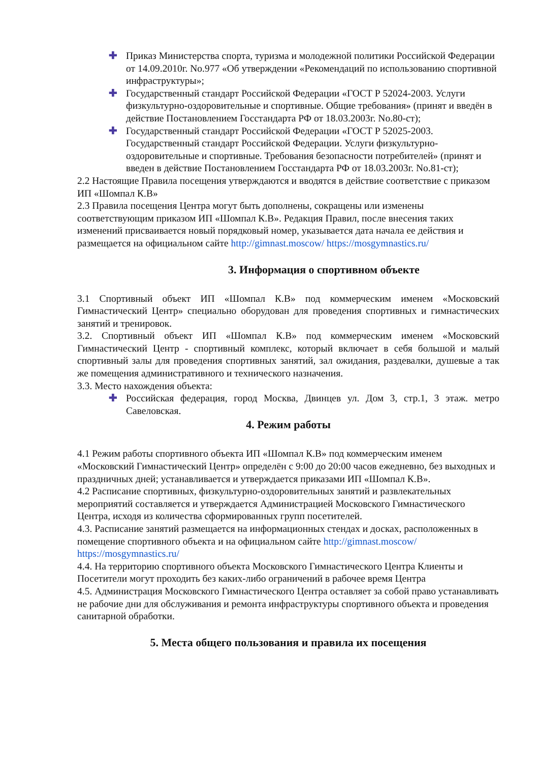✚ Приказ Министерства спорта, туризма и молодежной политики Российской Федерации от 14.09.2010г. No.977 «Об утверждении «Рекомендаций по использованию спортивной инфраструктуры»;
✚ Государственный стандарт Российской Федерации «ГОСТ Р 52024-2003. Услуги физкультурно-оздоровительные и спортивные. Общие требования» (принят и введён в действие Постановлением Госстандарта РФ от 18.03.2003г. No.80-ст);
✚ Государственный стандарт Российской Федерации «ГОСТ Р 52025-2003. Государственный стандарт Российской Федерации. Услуги физкультурно-оздоровительные и спортивные. Требования безопасности потребителей» (принят и введен в действие Постановлением Госстандарта РФ от 18.03.2003г. No.81-ст);
2.2 Настоящие Правила посещения утверждаются и вводятся в действие соответствие с приказом ИП «Шомпал К.В»
2.3 Правила посещения Центра могут быть дополнены, сокращены или изменены соответствующим приказом ИП «Шомпал К.В». Редакция Правил, после внесения таких изменений присваивается новый порядковый номер, указывается дата начала ее действия и размещается на официальном сайте http://gimnast.moscow/ https://mosgymnastics.ru/
3. Информация о спортивном объекте
3.1 Спортивный объект ИП «Шомпал К.В» под коммерческим именем «Московский Гимнастический Центр» специально оборудован для проведения спортивных и гимнастических занятий и тренировок.
3.2. Спортивный объект ИП «Шомпал К.В» под коммерческим именем «Московский Гимнастический Центр - спортивный комплекс, который включает в себя большой и малый спортивный залы для проведения спортивных занятий, зал ожидания, раздевалки, душевые а так же помещения административного и технического назначения.
3.3. Место нахождения объекта:
✚ Российская федерация, город Москва, Двинцев ул. Дом 3, стр.1, 3 этаж. метро Савеловская.
4. Режим работы
4.1 Режим работы спортивного объекта ИП «Шомпал К.В» под коммерческим именем «Московский Гимнастический Центр» определён с 9:00 до 20:00 часов ежедневно, без выходных и праздничных дней; устанавливается и утверждается приказами ИП «Шомпал К.В».
4.2 Расписание спортивных, физкультурно-оздоровительных занятий и развлекательных мероприятий составляется и утверждается Администрацией Московского Гимнастического Центра, исходя из количества сформированных групп посетителей.
4.3. Расписание занятий размещается на информационных стендах и досках, расположенных в помещение спортивного объекта и на официальном сайте http://gimnast.moscow/ https://mosgymnastics.ru/
4.4. На территорию спортивного объекта Московского Гимнастического Центра Клиенты и Посетители могут проходить без каких-либо ограничений в рабочее время Центра
4.5. Администрация Московского Гимнастического Центра оставляет за собой право устанавливать не рабочие дни для обслуживания и ремонта инфраструктуры спортивного объекта и проведения санитарной обработки.
5. Места общего пользования и правила их посещения